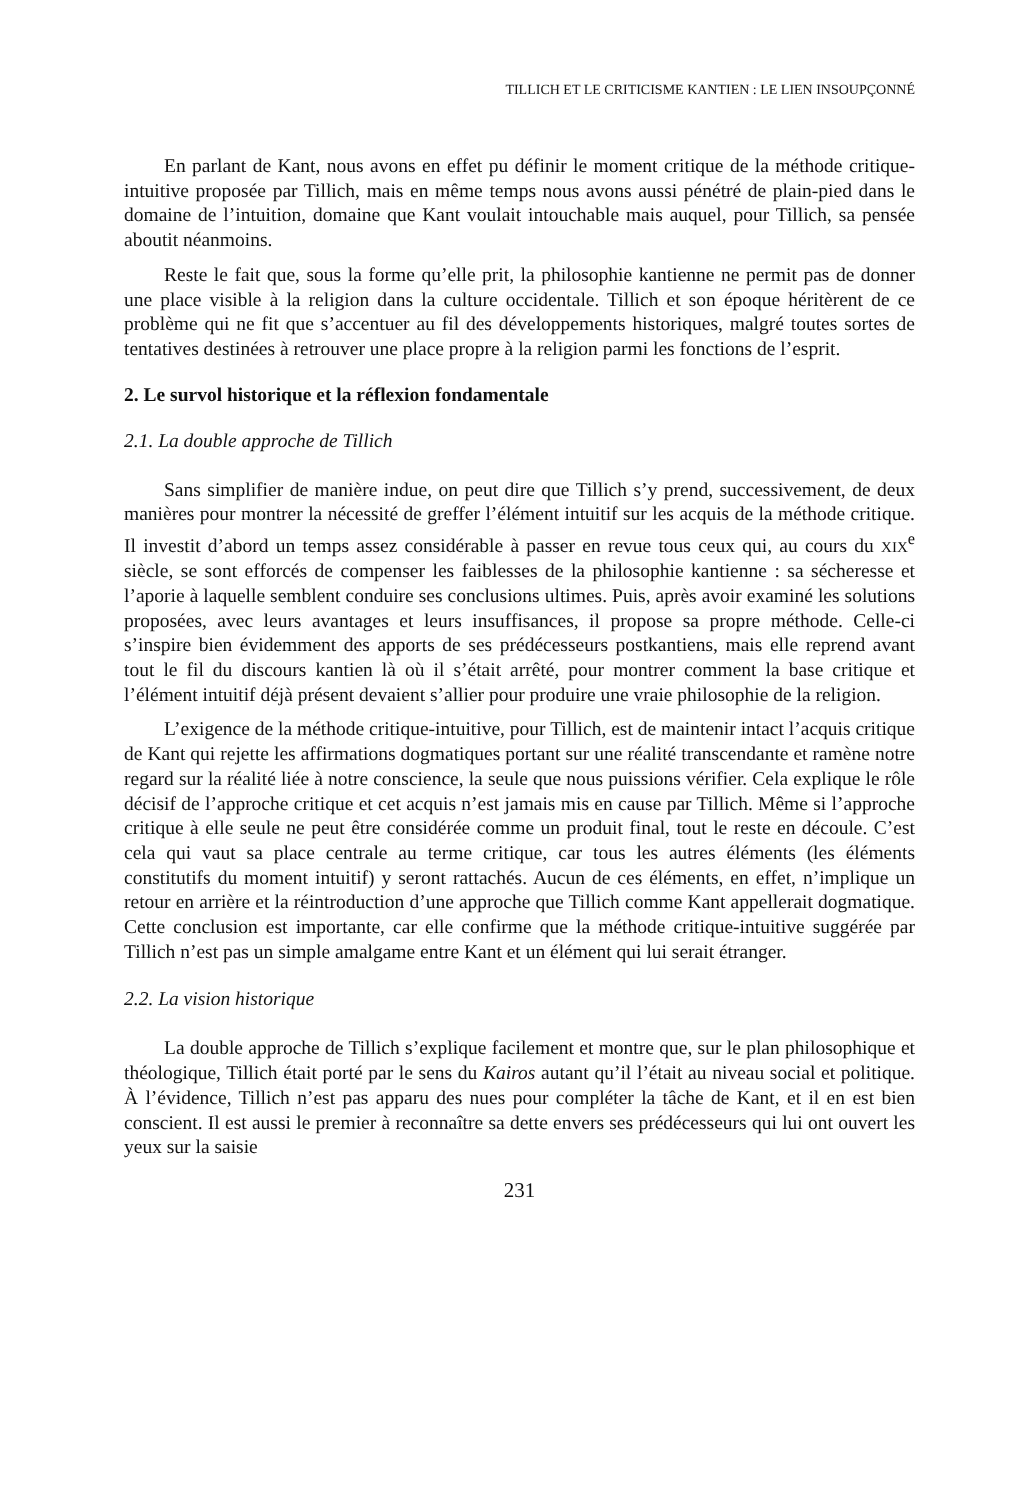TILLICH ET LE CRITICISME KANTIEN : LE LIEN INSOUPÇONNÉ
En parlant de Kant, nous avons en effet pu définir le moment critique de la méthode critique-intuitive proposée par Tillich, mais en même temps nous avons aussi pénétré de plain-pied dans le domaine de l’intuition, domaine que Kant voulait intouchable mais auquel, pour Tillich, sa pensée aboutit néanmoins.
Reste le fait que, sous la forme qu’elle prit, la philosophie kantienne ne permit pas de donner une place visible à la religion dans la culture occidentale. Tillich et son époque héritèrent de ce problème qui ne fit que s’accentuer au fil des développements historiques, malgré toutes sortes de tentatives destinées à retrouver une place propre à la religion parmi les fonctions de l’esprit.
2. Le survol historique et la réflexion fondamentale
2.1. La double approche de Tillich
Sans simplifier de manière indue, on peut dire que Tillich s’y prend, successivement, de deux manières pour montrer la nécessité de greffer l’élément intuitif sur les acquis de la méthode critique. Il investit d’abord un temps assez considérable à passer en revue tous ceux qui, au cours du XIX<sup>e</sup> siècle, se sont efforcés de compenser les faiblesses de la philosophie kantienne : sa sécheresse et l’aporie à laquelle semblent conduire ses conclusions ultimes. Puis, après avoir examiné les solutions proposées, avec leurs avantages et leurs insuffisances, il propose sa propre méthode. Celle-ci s’inspire bien évidemment des apports de ses prédécesseurs postkantiens, mais elle reprend avant tout le fil du discours kantien là où il s’était arrêté, pour montrer comment la base critique et l’élément intuitif déjà présent devaient s’allier pour produire une vraie philosophie de la religion.
L’exigence de la méthode critique-intuitive, pour Tillich, est de maintenir intact l’acquis critique de Kant qui rejette les affirmations dogmatiques portant sur une réalité transcendante et ramène notre regard sur la réalité liée à notre conscience, la seule que nous puissions vérifier. Cela explique le rôle décisif de l’approche critique et cet acquis n’est jamais mis en cause par Tillich. Même si l’approche critique à elle seule ne peut être considérée comme un produit final, tout le reste en découle. C’est cela qui vaut sa place centrale au terme critique, car tous les autres éléments (les éléments constitutifs du moment intuitif) y seront rattachés. Aucun de ces éléments, en effet, n’implique un retour en arrière et la réintroduction d’une approche que Tillich comme Kant appellerait dogmatique. Cette conclusion est importante, car elle confirme que la méthode critique-intuitive suggérée par Tillich n’est pas un simple amalgame entre Kant et un élément qui lui serait étranger.
2.2. La vision historique
La double approche de Tillich s’explique facilement et montre que, sur le plan philosophique et théologique, Tillich était porté par le sens du Kairos autant qu’il l’était au niveau social et politique. À l’évidence, Tillich n’est pas apparu des nues pour compléter la tâche de Kant, et il en est bien conscient. Il est aussi le premier à reconnaître sa dette envers ses prédécesseurs qui lui ont ouvert les yeux sur la saisie
231